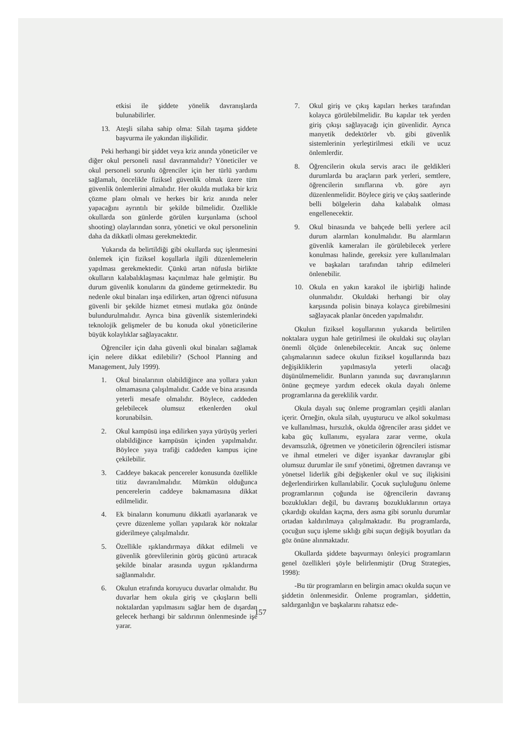etkisi ile şiddete yönelik davranışlarda bulunabilirler.
13. Ateşli silaha sahip olma: Silah taşıma şiddete başvurma ile yakından ilişkilidir.
Peki herhangi bir şiddet veya kriz anında yöneticiler ve diğer okul personeli nasıl davranmalıdır? Yöneticiler ve okul personeli sorunlu öğrenciler için her türlü yardımı sağlamalı, öncelikle fiziksel güvenlik olmak üzere tüm güvenlik önlemlerini almalıdır. Her okulda mutlaka bir kriz çözme planı olmalı ve herkes bir kriz anında neler yapacağını ayrıntılı bir şekilde bilmelidir. Özellikle okullarda son günlerde görülen kurşunlama (school shooting) olaylarından sonra, yönetici ve okul personelinin daha da dikkatli olması gerekmektedir.
Yukarıda da belirtildiği gibi okullarda suç işlenmesini önlemek için fiziksel koşullarla ilgili düzenlemelerin yapılması gerekmektedir. Çünkü artan nüfusla birlikte okulların kalabalıklaşması kaçınılmaz hale gelmiştir. Bu durum güvenlik konularını da gündeme getirmektedir. Bu nedenle okul binaları inşa edilirken, artan öğrenci nüfusuna güvenli bir şekilde hizmet etmesi mutlaka göz önünde bulundurulmalıdır. Ayrıca bina güvenlik sistemlerindeki teknolojik gelişmeler de bu konuda okul yöneticilerine büyük kolaylıklar sağlayacaktır.
Öğrenciler için daha güvenli okul binaları sağlamak için nelere dikkat edilebilir? (School Planning and Management, July 1999).
1. Okul binalarının olabildiğince ana yollara yakın olmamasına çalışılmalıdır. Cadde ve bina arasında yeterli mesafe olmalıdır. Böylece, caddeden gelebilecek olumsuz etkenlerden okul korunabilsin.
2. Okul kampüsü inşa edilirken yaya yürüyüş yerleri olabildiğince kampüsün içinden yapılmalıdır. Böylece yaya trafiği caddeden kampus içine çekilebilir.
3. Caddeye bakacak pencereler konusunda özellikle titiz davranılmalıdır. Mümkün olduğunca pencerelerin caddeye bakmamasına dikkat edilmelidir.
4. Ek binaların konumunu dikkatli ayarlanarak ve çevre düzenleme yolları yapılarak kör noktalar giderilmeye çalışılmalıdır.
5. Özellikle ışıklandırmaya dikkat edilmeli ve güvenlik görevlilerinin görüş gücünü artıracak şekilde binalar arasında uygun ışıklandırma sağlanmalıdır.
6. Okulun etrafında koruyucu duvarlar olmalıdır. Bu duvarlar hem okula giriş ve çıkışların belli noktalardan yapılmasını sağlar hem de dışardan gelecek herhangi bir saldırının önlenmesinde işe yarar.
7. Okul giriş ve çıkış kapıları herkes tarafından kolayca görülebilmelidir. Bu kapılar tek yerden giriş çıkışı sağlayacağı için güvenlidir. Ayrıca manyetik dedektörler vb. gibi güvenlik sistemlerinin yerleştirilmesi etkili ve ucuz önlemlerdir.
8. Öğrencilerin okula servis aracı ile geldikleri durumlarda bu araçların park yerleri, semtlere, öğrencilerin sınıflarına vb. göre ayrı düzenlenmelidir. Böylece giriş ve çıkış saatlerinde belli bölgelerin daha kalabalık olması engellenecektir.
9. Okul binasında ve bahçede belli yerlere acil durum alarmları konulmalıdır. Bu alarmların güvenlik kameraları ile görülebilecek yerlere konulması halinde, gereksiz yere kullanılmaları ve başkaları tarafından tahrip edilmeleri önlenebilir.
10. Okula en yakın karakol ile işbirliği halinde olunmalıdır. Okuldaki herhangi bir olay karşısında polisin binaya kolayca girebilmesini sağlayacak planlar önceden yapılmalıdır.
Okulun fiziksel koşullarının yukarıda belirtilen noktalara uygun hale getirilmesi ile okuldaki suç olayları önemli ölçüde önlenebilecektir. Ancak suç önleme çalışmalarının sadece okulun fiziksel koşullarında bazı değişikliklerin yapılmasıyla yeterli olacağı düşünülmemelidir. Bunların yanında suç davranışlarının önüne geçmeye yardım edecek okula dayalı önleme programlarına da gereklilik vardır.
Okula dayalı suç önleme programları çeşitli alanları içerir. Örneğin, okula silah, uyuşturucu ve alkol sokulması ve kullanılması, hırsızlık, okulda öğrenciler arası şiddet ve kaba güç kullanımı, eşyalara zarar verme, okula devamsızlık, öğretmen ve yöneticilerin öğrencileri istismar ve ihmal etmeleri ve diğer isyankar davranışlar gibi olumsuz durumlar ile sınıf yönetimi, öğretmen davranışı ve yönetsel liderlik gibi değişkenler okul ve suç ilişkisini değerlendirirken kullanılabilir. Çocuk suçluluğunu önleme programlarının çoğunda ise öğrencilerin davranış bozuklukları değil, bu davranış bozukluklarının ortaya çıkardığı okuldan kaçma, ders asma gibi sorunlu durumlar ortadan kaldırılmaya çalışılmaktadır. Bu programlarda, çocuğun suçu işleme sıklığı gibi suçun değişik boyutları da göz önüne alınmaktadır.
Okullarda şiddete başvurmayı önleyici programların genel özellikleri şöyle belirlenmiştir (Drug Strategies, 1998):
-Bu tür programların en belirgin amacı okulda suçun ve şiddetin önlenmesidir. Önleme programları, şiddettin, saldırganlığın ve başkalarını rahatsız ede-
157